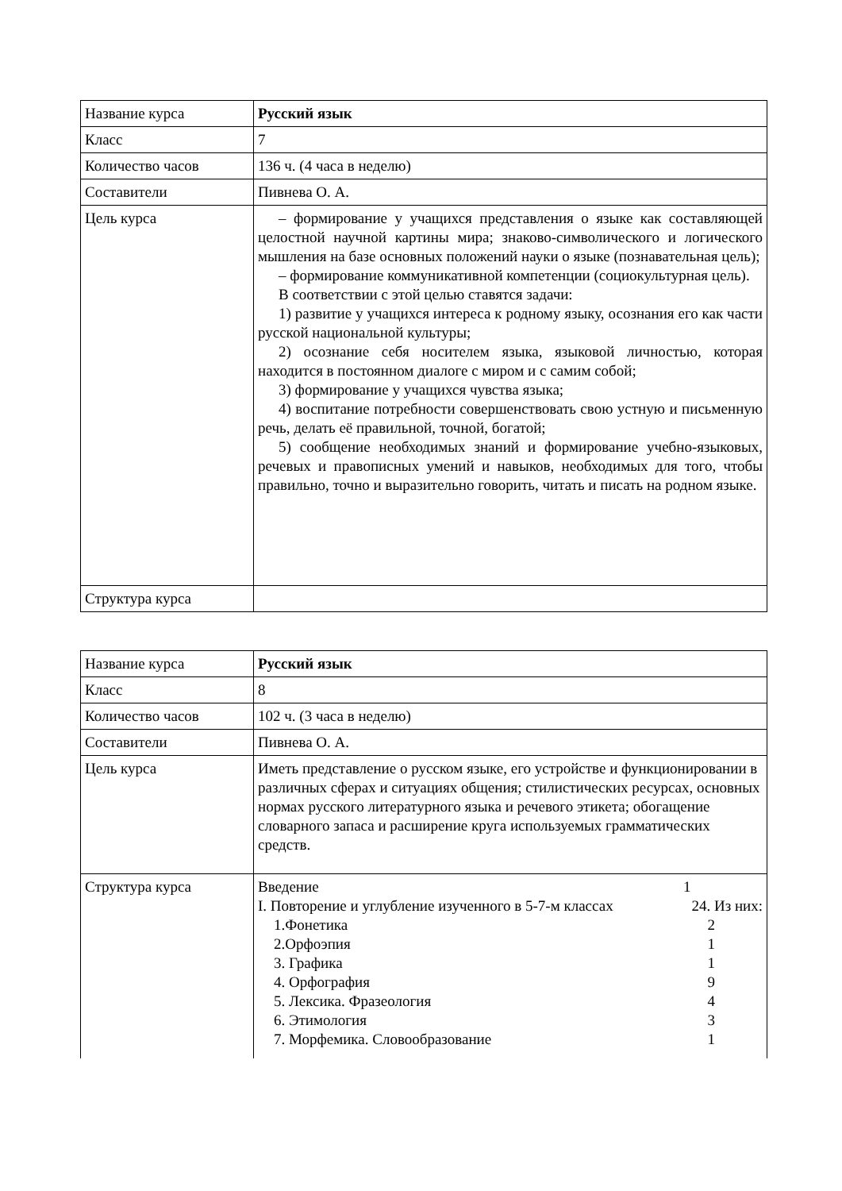| Название курса | Русский язык |
| Класс | 7 |
| Количество часов | 136 ч. (4 часа в неделю) |
| Составители | Пивнева О. А. |
| Цель курса | – формирование у учащихся представления о языке как составляющей целостной научной картины мира; знаково-символического и логического мышления на базе основных положений науки о языке (познавательная цель); – формирование коммуникативной компетенции (социокультурная цель). В соответствии с этой целью ставятся задачи: 1) развитие у учащихся интереса к родному языку, осознания его как части русской национальной культуры; 2) осознание себя носителем языка, языковой личностью, которая находится в постоянном диалоге с миром и с самим собой; 3) формирование у учащихся чувства языка; 4) воспитание потребности совершенствовать свою устную и письменную речь, делать её правильной, точной, богатой; 5) сообщение необходимых знаний и формирование учебно-языковых, речевых и правописных умений и навыков, необходимых для того, чтобы правильно, точно и выразительно говорить, читать и писать на родном языке. |
| Структура курса | |
| Название курса | Русский язык |
| Класс | 8 |
| Количество часов | 102 ч. (3 часа в неделю) |
| Составители | Пивнева О. А. |
| Цель курса | Иметь представление о русском языке, его устройстве и функционировании в различных сферах и ситуациях общения; стилистических ресурсах, основных нормах русского литературного языка и речевого этикета; обогащение словарного запаса и расширение круга используемых грамматических средств. |
| Структура курса | Введение 1 I. Повторение и углубление изученного в 5-7-м классах 24. Из них: 1.Фонетика 2 2.Орфоэпия 1 3. Графика 1 4. Орфография 9 5. Лексика. Фразеология 4 6. Этимология 3 7. Морфемика. Словообразование 1 |